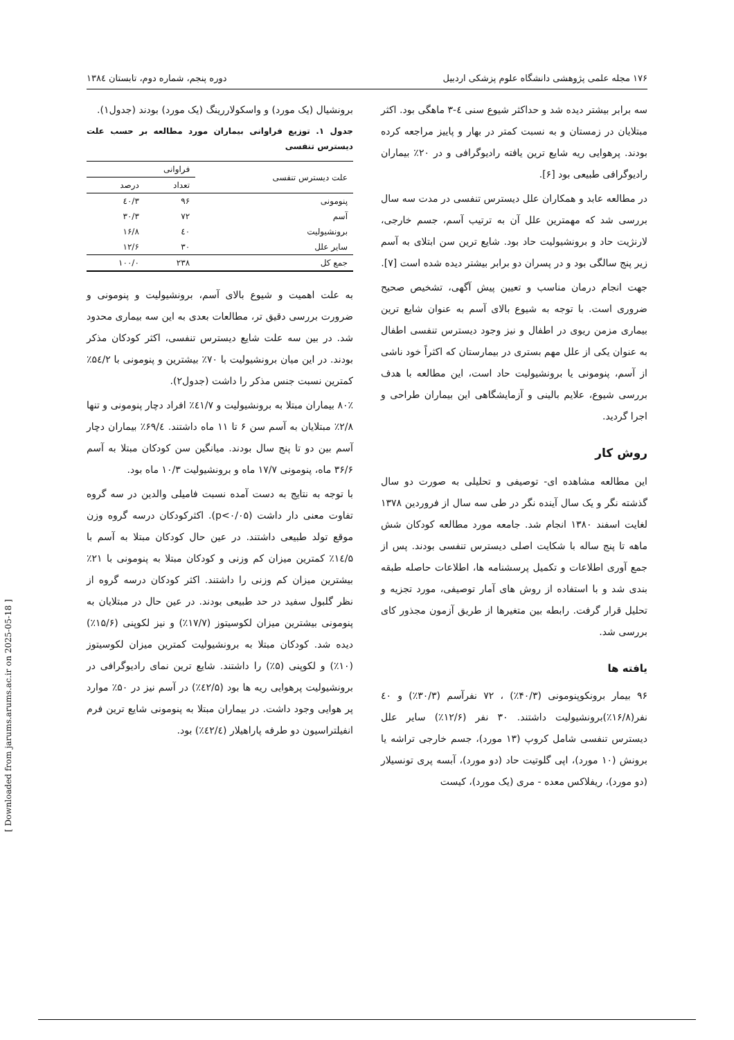۱۷۶ مجله علمی پژوهشی دانشگاه علوم پزشکی اردبیل دوره پنجم، شماره دوم، تابستان ۱۳۸٤
سه برابر بیشتر دیده شد و حداکثر شیوع سنی ٤-۳ ماهگی بود. اکثر مبتلایان در زمستان و به نسبت کمتر در بهار و پاییز مراجعه کرده بودند. پرهوایی ریه شایع ترین یافته رادیوگرافی و در ۲۰٪ بیماران رادیوگرافی طبیعی بود [۶].
در مطالعه عابد و همکاران علل دیسترس تنفسی در مدت سه سال بررسی شد که مهمترین علل آن به ترتیب آسم، جسم خارجی، لارنژیت حاد و برونشیولیت حاد بود. شایع ترین سن ابتلای به آسم زیر پنج سالگی بود و در پسران دو برابر بیشتر دیده شده است [۷].
جهت انجام درمان مناسب و تعیین پیش آگهی، تشخیص صحیح ضروری است. با توجه به شیوع بالای آسم به عنوان شایع ترین بیماری مزمن ریوی در اطفال و نیز وجود دیسترس تنفسی اطفال به عنوان یکی از علل مهم بستری در بیمارستان که اکثراً خود ناشی از آسم، پنومونی یا برونشیولیت حاد است، این مطالعه با هدف بررسی شیوع، علایم بالینی و آزمایشگاهی این بیماران طراحی و اجرا گردید.
روش کار
این مطالعه مشاهده ای- توصیفی و تحلیلی به صورت دو سال گذشته نگر و یک سال آینده نگر در طی سه سال از فروردین ۱۳۷۸ لغایت اسفند ۱۳۸۰ انجام شد. جامعه مورد مطالعه کودکان شش ماهه تا پنج ساله با شکایت اصلی دیسترس تنفسی بودند. پس از جمع آوری اطلاعات و تکمیل پرسشنامه ها، اطلاعات حاصله طبقه بندی شد و با استفاده از روش های آمار توصیفی، مورد تجزیه و تحلیل قرار گرفت. رابطه بین متغیرها از طریق آزمون مجذور کای بررسی شد.
یافته ها
۹۶ بیمار برونکوپنومونی (۴۰/۳٪) ، ۷۲ نفرآسم (۳۰/۳٪) و ٤۰ نفر(۱۶/۸٪)برونشیولیت داشتند. ۳۰ نفر (۱۲/۶٪) سایر علل دیسترس تنفسی شامل کروپ (۱۳ مورد)، جسم خارجی تراشه یا برونش (۱۰ مورد)، اپی گلوتیت حاد (دو مورد)، آبسه پری تونسیلار (دو مورد)، ریفلاکس معده - مری (یک مورد)، کیست
برونشیال (یک مورد) و واسکولاررینگ (یک مورد) بودند (جدول۱).
جدول ۱. توزیع فراوانی بیماران مورد مطالعه بر حسب علت دیسترس تنفسی
| علت دیسترس تنفسی | فراوانی | |
| --- | --- | --- |
| | تعداد | درصد |
| پنومونی | ۹۶ | ٤۰/۳ |
| آسم | ۷۲ | ۳۰/۳ |
| برونشیولیت | ٤۰ | ۱۶/۸ |
| سایر علل | ۳۰ | ۱۲/۶ |
| جمع کل | ۲۳۸ | ۱۰۰/۰ |
به علت اهمیت و شیوع بالای آسم، برونشیولیت و پنومونی و ضرورت بررسی دقیق تر، مطالعات بعدی به این سه بیماری محدود شد. در بین سه علت شایع دیسترس تنفسی، اکثر کودکان مذکر بودند. در این میان برونشیولیت با ۷۰٪ بیشترین و پنومونی با ۵٤/۲٪ کمترین نسبت جنس مذکر را داشت (جدول۲).
۸۰٪ بیماران مبتلا به برونشیولیت و ٤۱/۷٪ افراد دچار پنومونی و تنها ۲/۸٪ مبتلایان به آسم سن ۶ تا ۱۱ ماه داشتند. ۶۹/٤٪ بیماران دچار آسم بین دو تا پنج سال بودند. میانگین سن کودکان مبتلا به آسم ۳۶/۶ ماه، پنومونی ۱۷/۷ ماه و برونشیولیت ۱۰/۳ ماه بود.
با توجه به نتایج به دست آمده نسبت فامیلی والدین در سه گروه تفاوت معنی دار داشت (p<۰/۰۵). اکثرکودکان درسه گروه وزن موقع تولد طبیعی داشتند. در عین حال کودکان مبتلا به آسم با ۱٤/۵٪ کمترین میزان کم وزنی و کودکان مبتلا به پنومونی با ۲۱٪ بیشترین میزان کم وزنی را داشتند. اکثر کودکان درسه گروه از نظر گلبول سفید در حد طبیعی بودند. در عین حال در مبتلایان به پنومونی بیشترین میزان لکوسیتوز (۱۷/۷٪) و نیز لکوپنی (۱۵/۶٪) دیده شد. کودکان مبتلا به برونشیولیت کمترین میزان لکوسیتوز (۱۰٪) و لکوپنی (۵٪) را داشتند. شایع ترین نمای رادیوگرافی در برونشیولیت پرهوایی ریه ها بود (٤۲/۵٪) در آسم نیز در ۵۰٪ موارد پر هوایی وجود داشت. در بیماران مبتلا به پنومونی شایع ترین فرم انفیلتراسیون دو طرفه پاراهیلار (٤۲/٤٪) بود.
[ Downloaded from jarums.arums.ac.ir on 2025-05-18 ]